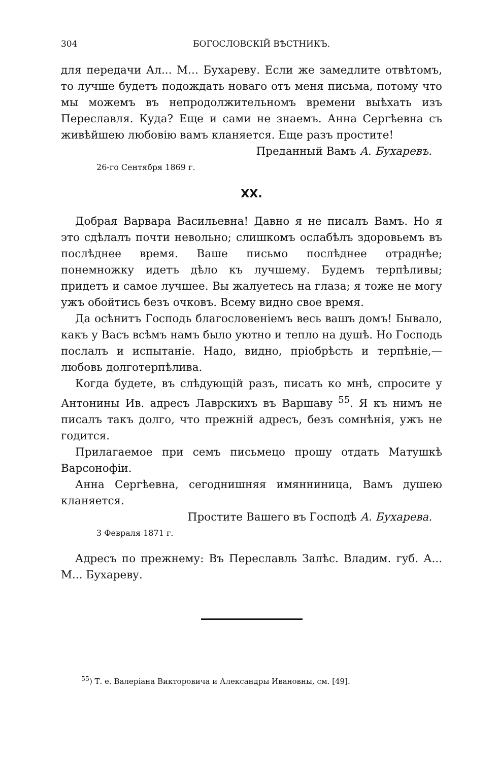304 БОГОСЛОВСКІЙ ВѢСТНИКЪ.
для передачи Ал... М... Бухареву. Если же замедлите отвѣтомъ, то лучше будетъ подождать новаго отъ меня письма, потому что мы можемъ въ непродолжительномъ времени выѣхать изъ Переславля. Куда? Еще и сами не знаемъ. Анна Сергѣевна съ живѣйшею любовію вамъ кланяется. Еще разъ простите!
Преданный Вамъ А. Бухаревъ.
26-го Сентября 1869 г.
XX.
Добрая Варвара Васильевна! Давно я не писалъ Вамъ. Но я это сдѣлалъ почти невольно; слишкомъ ослабѣлъ здоровьемъ въ послѣднее время. Ваше письмо послѣднее отраднѣе; понемножку идетъ дѣло къ лучшему. Будемъ терпѣливы; придетъ и самое лучшее. Вы жалуетесь на глаза; я тоже не могу ужъ обойтись безъ очковъ. Всему видно свое время.
Да осѣнитъ Господь благословеніемъ весь вашъ домъ! Бывало, какъ у Васъ всѣмъ намъ было уютно и тепло на душѣ. Но Господь послалъ и испытаніе. Надо, видно, пріобрѣсть и терпѣніе,—любовь долготерпѣлива.
Когда будете, въ слѣдующій разъ, писать ко мнѣ, спросите у Антонины Ив. адресъ Лаврскихъ въ Варшаву <sup>55</sup>. Я къ нимъ не писалъ такъ долго, что прежній адресъ, безъ сомнѣнія, ужъ не годится.
Прилагаемое при семъ письмецо прошу отдать Матушкѣ Варсонофіи.
Анна Сергѣевна, сегоднишняя имянниница, Вамъ душею кланяется.
Простите Вашего въ Господѣ А. Бухарева.
3 Февраля 1871 г.
Адресъ по прежнему: Въ Переславль Залѣс. Владим. губ. А... М... Бухареву.
<sup>55</sup>) Т. е. Валеріана Викторовича и Александры Ивановны, см. [49].